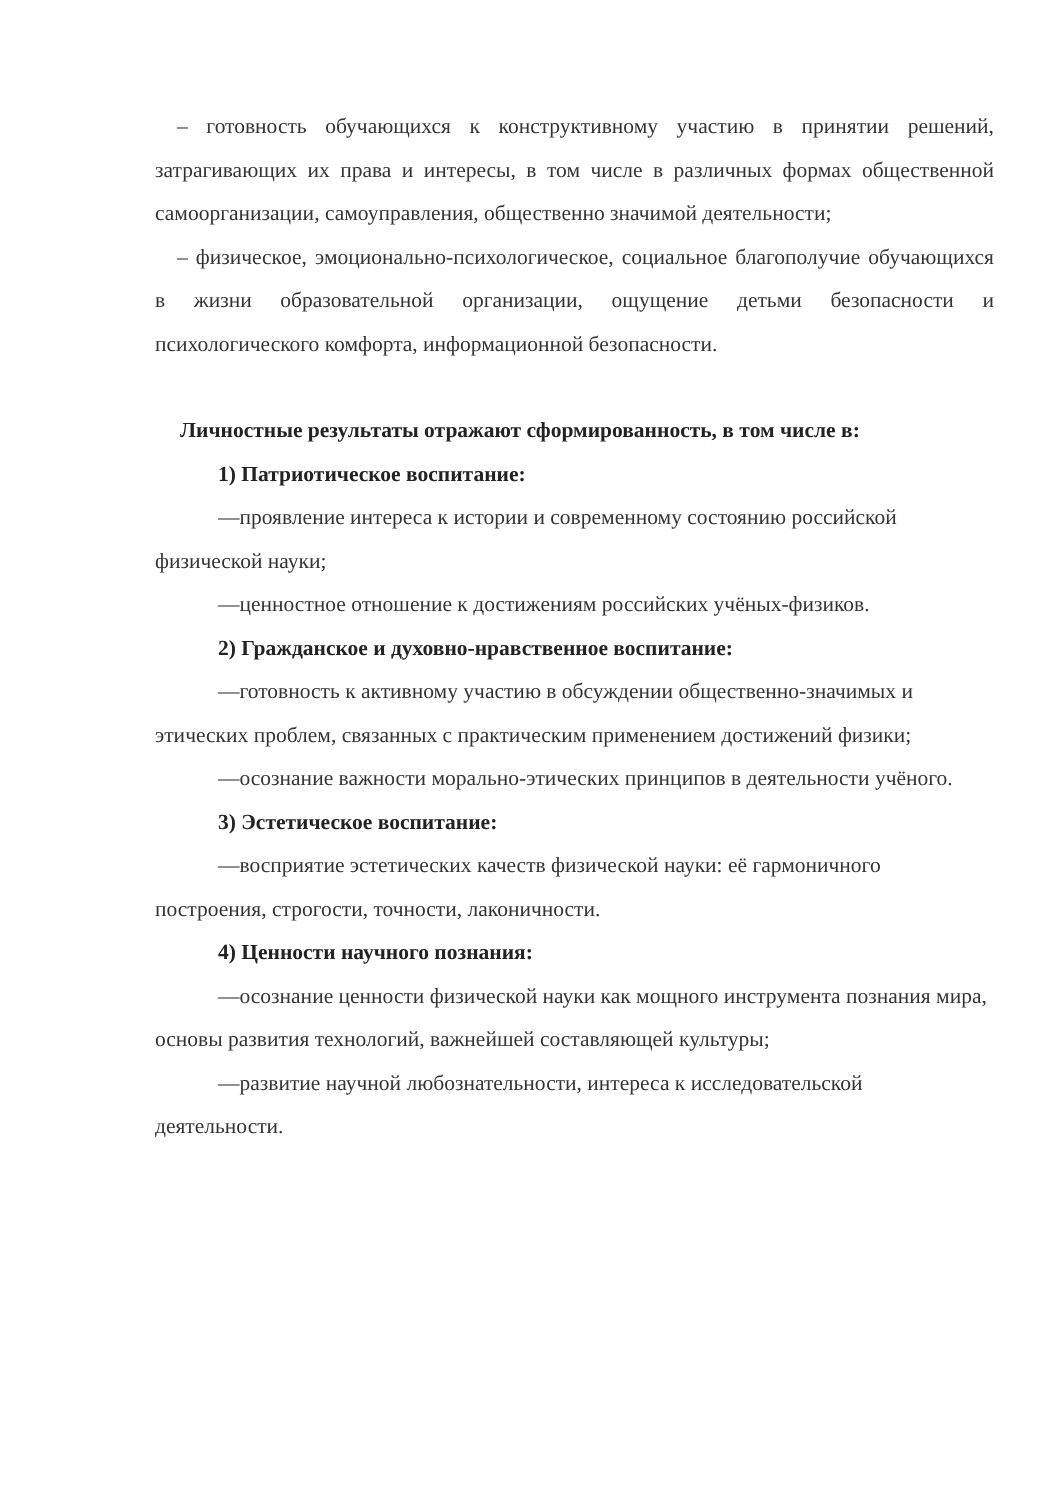– готовность обучающихся к конструктивному участию в принятии решений, затрагивающих их права и интересы, в том числе в различных формах общественной самоорганизации, самоуправления, общественно значимой деятельности;
– физическое, эмоционально-психологическое, социальное благополучие обучающихся в жизни образовательной организации, ощущение детьми безопасности и психологического комфорта, информационной безопасности.
Личностные результаты отражают сформированность, в том числе в:
1) Патриотическое воспитание:
—проявление интереса к истории и современному состоянию российской физической науки;
—ценностное отношение к достижениям российских учёных-физиков.
2) Гражданское и духовно-нравственное воспитание:
—готовность к активному участию в обсуждении общественно-значимых и этических проблем, связанных с практическим применением достижений физики;
—осознание важности морально-этических принципов в деятельности учёного.
3) Эстетическое воспитание:
—восприятие эстетических качеств физической науки: её гармоничного построения, строгости, точности, лаконичности.
4) Ценности научного познания:
—осознание ценности физической науки как мощного инструмента познания мира, основы развития технологий, важнейшей составляющей культуры;
—развитие научной любознательности, интереса к исследовательской деятельности.